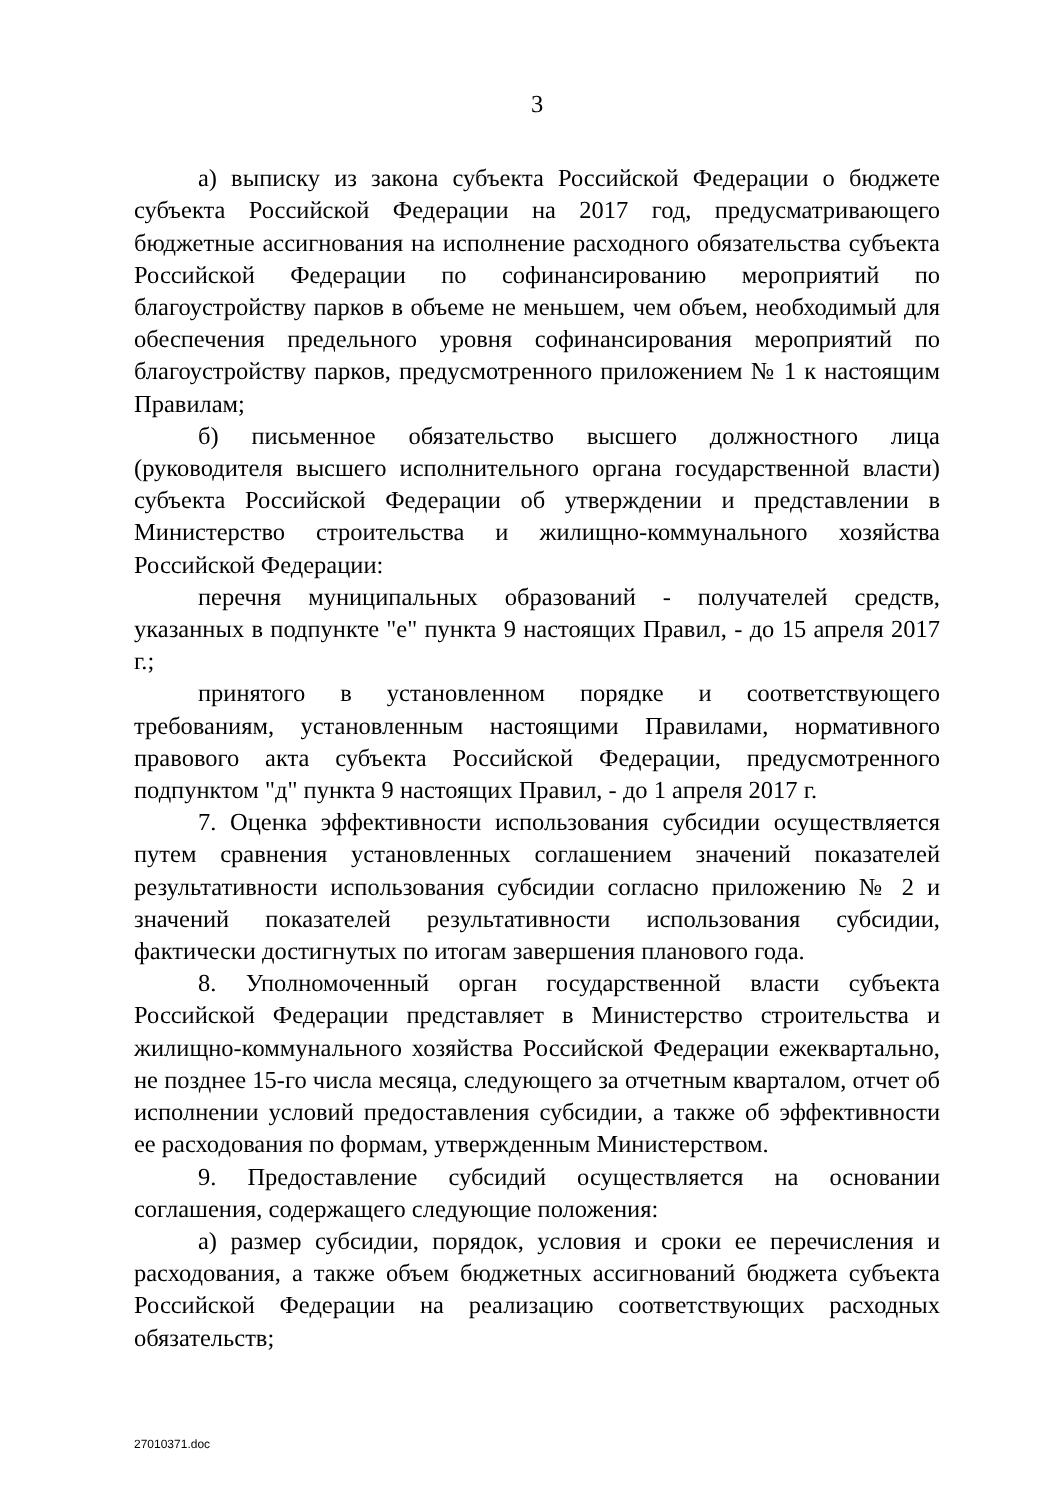3
а) выписку из закона субъекта Российской Федерации о бюджете субъекта Российской Федерации на 2017 год, предусматривающего бюджетные ассигнования на исполнение расходного обязательства субъекта Российской Федерации по софинансированию мероприятий по благоустройству парков в объеме не меньшем, чем объем, необходимый для обеспечения предельного уровня софинансирования мероприятий по благоустройству парков, предусмотренного приложением № 1 к настоящим Правилам;
б) письменное обязательство высшего должностного лица (руководителя высшего исполнительного органа государственной власти) субъекта Российской Федерации об утверждении и представлении в Министерство строительства и жилищно-коммунального хозяйства Российской Федерации:
перечня муниципальных образований - получателей средств, указанных в подпункте "е" пункта 9 настоящих Правил, - до 15 апреля 2017 г.;
принятого в установленном порядке и соответствующего требованиям, установленным настоящими Правилами, нормативного правового акта субъекта Российской Федерации, предусмотренного подпунктом "д" пункта 9 настоящих Правил, - до 1 апреля 2017 г.
7. Оценка эффективности использования субсидии осуществляется путем сравнения установленных соглашением значений показателей результативности использования субсидии согласно приложению № 2 и значений показателей результативности использования субсидии, фактически достигнутых по итогам завершения планового года.
8. Уполномоченный орган государственной власти субъекта Российской Федерации представляет в Министерство строительства и жилищно-коммунального хозяйства Российской Федерации ежеквартально, не позднее 15-го числа месяца, следующего за отчетным кварталом, отчет об исполнении условий предоставления субсидии, а также об эффективности ее расходования по формам, утвержденным Министерством.
9. Предоставление субсидий осуществляется на основании соглашения, содержащего следующие положения:
а) размер субсидии, порядок, условия и сроки ее перечисления и расходования, а также объем бюджетных ассигнований бюджета субъекта Российской Федерации на реализацию соответствующих расходных обязательств;
27010371.doc